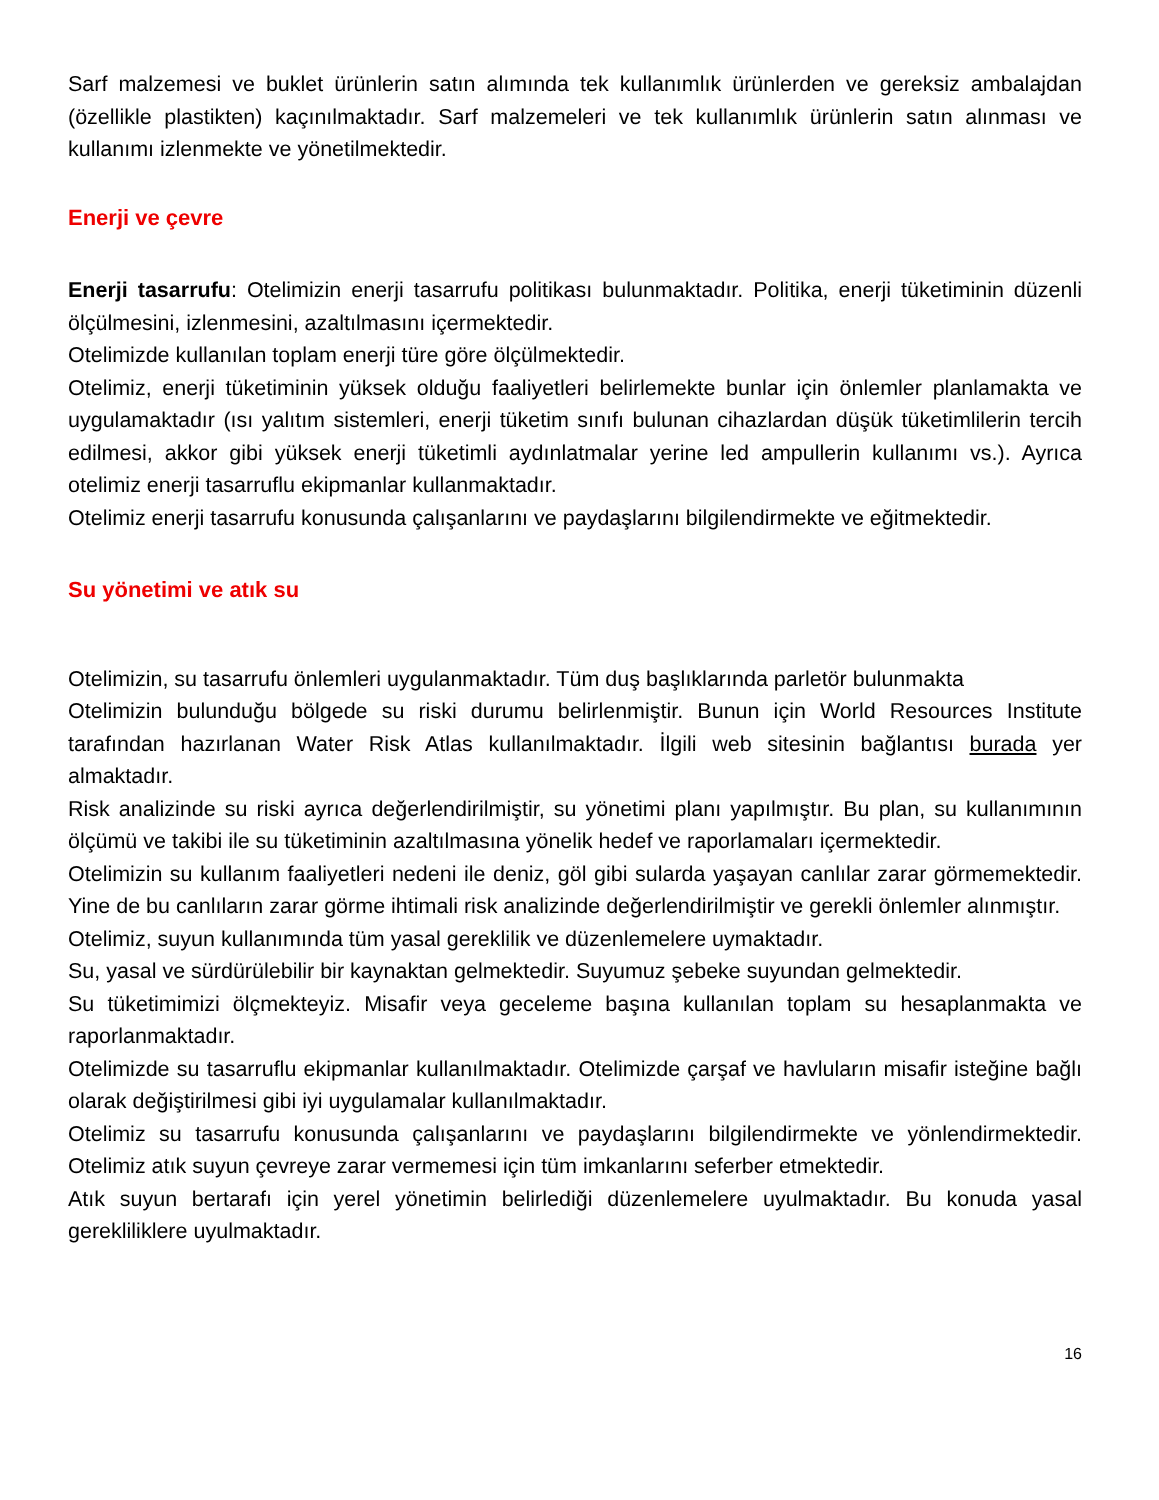Sarf malzemesi ve buklet ürünlerin satın alımında tek kullanımlık ürünlerden ve gereksiz ambalajdan (özellikle plastikten) kaçınılmaktadır. Sarf malzemeleri ve tek kullanımlık ürünlerin satın alınması ve kullanımı izlenmekte ve yönetilmektedir.
Enerji ve çevre
Enerji tasarrufu: Otelimizin enerji tasarrufu politikası bulunmaktadır. Politika, enerji tüketiminin düzenli ölçülmesini, izlenmesini, azaltılmasını içermektedir.
Otelimizde kullanılan toplam enerji türe göre ölçülmektedir.
Otelimiz, enerji tüketiminin yüksek olduğu faaliyetleri belirlemekte bunlar için önlemler planlamakta ve uygulamaktadır (ısı yalıtım sistemleri, enerji tüketim sınıfı bulunan cihazlardan düşük tüketimlilerin tercih edilmesi, akkor gibi yüksek enerji tüketimli aydınlatmalar yerine led ampullerin kullanımı vs.). Ayrıca otelimiz enerji tasarruflu ekipmanlar kullanmaktadır.
Otelimiz enerji tasarrufu konusunda çalışanlarını ve paydaşlarını bilgilendirmekte ve eğitmektedir.
Su yönetimi ve atık su
Otelimizin, su tasarrufu önlemleri uygulanmaktadır. Tüm duş başlıklarında parletör bulunmakta
Otelimizin bulunduğu bölgede su riski durumu belirlenmiştir. Bunun için World Resources Institute tarafından hazırlanan Water Risk Atlas kullanılmaktadır. İlgili web sitesinin bağlantısı burada yer almaktadır.
Risk analizinde su riski ayrıca değerlendirilmiştir, su yönetimi planı yapılmıştır. Bu plan, su kullanımının ölçümü ve takibi ile su tüketiminin azaltılmasına yönelik hedef ve raporlamaları içermektedir.
Otelimizin su kullanım faaliyetleri nedeni ile deniz, göl gibi sularda yaşayan canlılar zarar görmemektedir. Yine de bu canlıların zarar görme ihtimali risk analizinde değerlendirilmiştir ve gerekli önlemler alınmıştır.
Otelimiz, suyun kullanımında tüm yasal gereklilik ve düzenlemelere uymaktadır.
Su, yasal ve sürdürülebilir bir kaynaktan gelmektedir. Suyumuz şebeke suyundan gelmektedir.
Su tüketimimizi ölçmekteyiz. Misafir veya geceleme başına kullanılan toplam su hesaplanmakta ve raporlanmaktadır.
Otelimizde su tasarruflu ekipmanlar kullanılmaktadır. Otelimizde çarşaf ve havluların misafir isteğine bağlı olarak değiştirilmesi gibi iyi uygulamalar kullanılmaktadır.
Otelimiz su tasarrufu konusunda çalışanlarını ve paydaşlarını bilgilendirmekte ve yönlendirmektedir. Otelimiz atık suyun çevreye zarar vermemesi için tüm imkanlarını seferber etmektedir.
Atık suyun bertarafı için yerel yönetimin belirlediği düzenlemelere uyulmaktadır. Bu konuda yasal gerekliliklere uyulmaktadır.
16